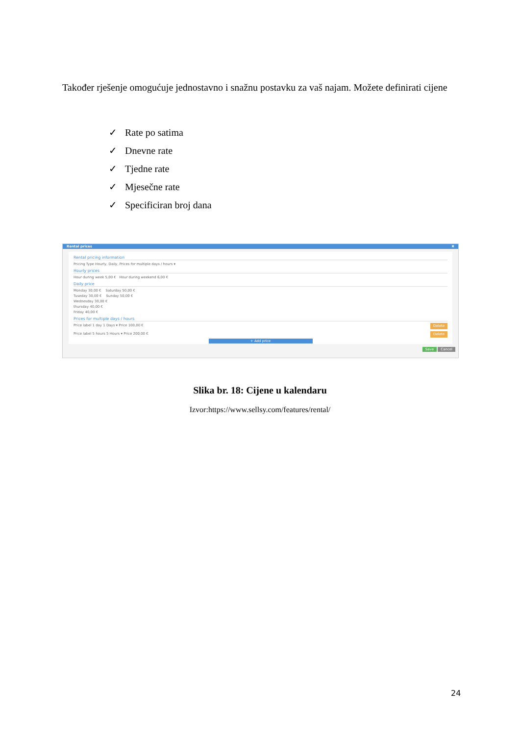Također rješenje omogućuje jednostavno i snažnu postavku za vaš najam. Možete definirati cijene
✓ Rate po satima
✓ Dnevne rate
✓ Tjedne rate
✓ Mjesečne rate
✓ Specificiran broj dana
Rental prices ✖
Rental pricing information
Pricing Type Hourly, Daily, Prices for multiple days / hours ▾
Hourly prices
Hour during week 5,00 € Hour during weekend 6,00 €
Daily price
Monday 30,00 € Saturday 50,00 €
Tuseday 30,00 € Sunday 50,00 €
Wednesday 30,00 €
thursday 40,00 €
Friday 40,00 €
Prices for multiple days / hours
Price label 1 day 1 Days ▾ Price 100,00 € Delete
Price label 5 hours 5 Hours ▾ Price 200,00 € Delete
+ Add price
Save Cancel
Slika br. 18: Cijene u kalendaru
Izvor:https://www.sellsy.com/features/rental/
24